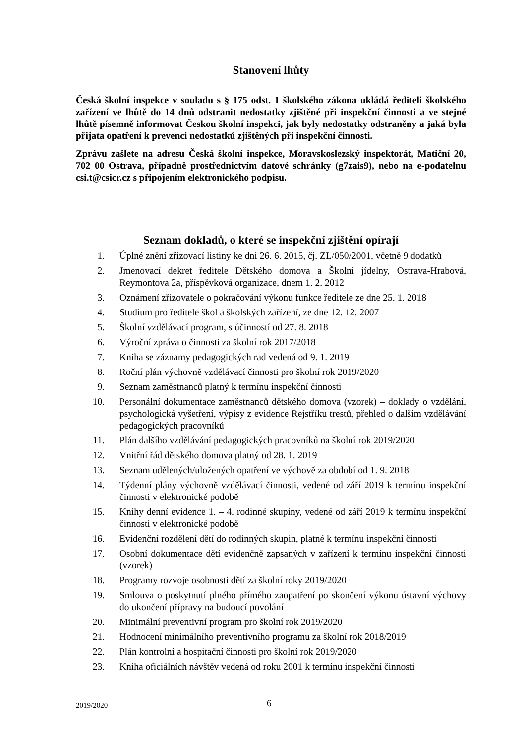Stanovení lhůty
Česká školní inspekce v souladu s § 175 odst. 1 školského zákona ukládá řediteli školského zařízení ve lhůtě do 14 dnů odstranit nedostatky zjištěné při inspekční činnosti a ve stejné lhůtě písemně informovat Českou školní inspekci, jak byly nedostatky odstraněny a jaká byla přijata opatření k prevenci nedostatků zjištěných při inspekční činnosti.
Zprávu zašlete na adresu Česká školní inspekce, Moravskoslezský inspektorát, Matiční 20, 702 00 Ostrava, případně prostřednictvím datové schránky (g7zais9), nebo na e-podatelnu csi.t@csicr.cz s připojením elektronického podpisu.
Seznam dokladů, o které se inspekční zjištění opírají
1. Úplné znění zřizovací listiny ke dni 26. 6. 2015, čj. ZL/050/2001, včetně 9 dodatků
2. Jmenovací dekret ředitele Dětského domova a Školní jídelny, Ostrava-Hrabová, Reymontova 2a, příspěvková organizace, dnem 1. 2. 2012
3. Oznámení zřizovatele o pokračování výkonu funkce ředitele ze dne 25. 1. 2018
4. Studium pro ředitele škol a školských zařízení, ze dne 12. 12. 2007
5. Školní vzdělávací program, s účinností od 27. 8. 2018
6. Výroční zpráva o činnosti za školní rok 2017/2018
7. Kniha se záznamy pedagogických rad vedená od 9. 1. 2019
8. Roční plán výchovně vzdělávací činnosti pro školní rok 2019/2020
9. Seznam zaměstnanců platný k termínu inspekční činnosti
10. Personální dokumentace zaměstnanců dětského domova (vzorek) – doklady o vzdělání, psychologická vyšetření, výpisy z evidence Rejstříku trestů, přehled o dalším vzdělávání pedagogických pracovníků
11. Plán dalšího vzdělávání pedagogických pracovníků na školní rok 2019/2020
12. Vnitřní řád dětského domova platný od 28. 1. 2019
13. Seznam udělených/uložených opatření ve výchově za období od 1. 9. 2018
14. Týdenní plány výchovně vzdělávací činnosti, vedené od září 2019 k termínu inspekční činnosti v elektronické podobě
15. Knihy denní evidence 1. – 4. rodinné skupiny, vedené od září 2019 k termínu inspekční činnosti v elektronické podobě
16. Evidenční rozdělení dětí do rodinných skupin, platné k termínu inspekční činnosti
17. Osobní dokumentace dětí evidenčně zapsaných v zařízení k termínu inspekční činnosti (vzorek)
18. Programy rozvoje osobnosti dětí za školní roky 2019/2020
19. Smlouva o poskytnutí plného přímého zaopatření po skončení výkonu ústavní výchovy do ukončení přípravy na budoucí povolání
20. Minimální preventivní program pro školní rok 2019/2020
21. Hodnocení minimálního preventivního programu za školní rok 2018/2019
22. Plán kontrolní a hospitační činnosti pro školní rok 2019/2020
23. Kniha oficiálních návštěv vedená od roku 2001 k termínu inspekční činnosti
2019/2020 6